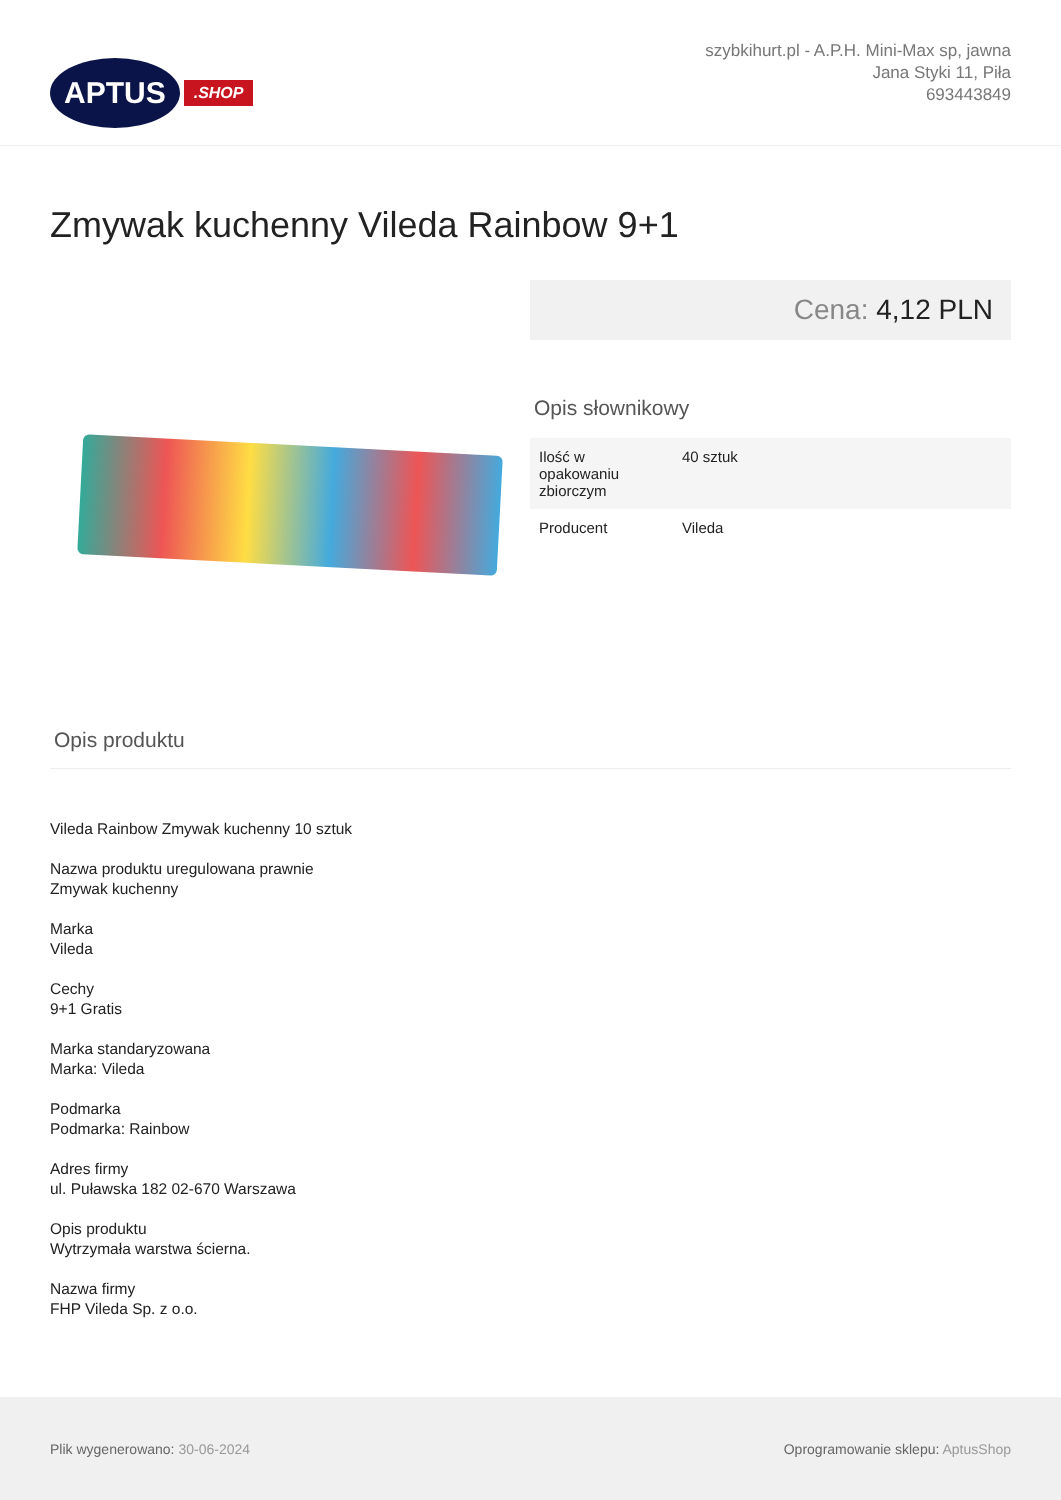APTUS
.SHOP
szybkihurt.pl - A.P.H. Mini-Max sp, jawna
Jana Styki 11, Piła
693443849
Zmywak kuchenny Vileda Rainbow 9+1
Cena: 4,12 PLN
Opis słownikowy
| Ilość w opakowaniu zbiorczym | 40 sztuk |
| Producent | Vileda |
Opis produktu
Vileda Rainbow Zmywak kuchenny 10 sztuk
Nazwa produktu uregulowana prawnie
Zmywak kuchenny
Marka
Vileda
Cechy
9+1 Gratis
Marka standaryzowana
Marka: Vileda
Podmarka
Podmarka: Rainbow
Adres firmy
ul. Puławska 182 02-670 Warszawa
Opis produktu
Wytrzymała warstwa ścierna.
Nazwa firmy
FHP Vileda Sp. z o.o.
Plik wygenerowano: 30-06-2024
Oprogramowanie sklepu: AptusShop